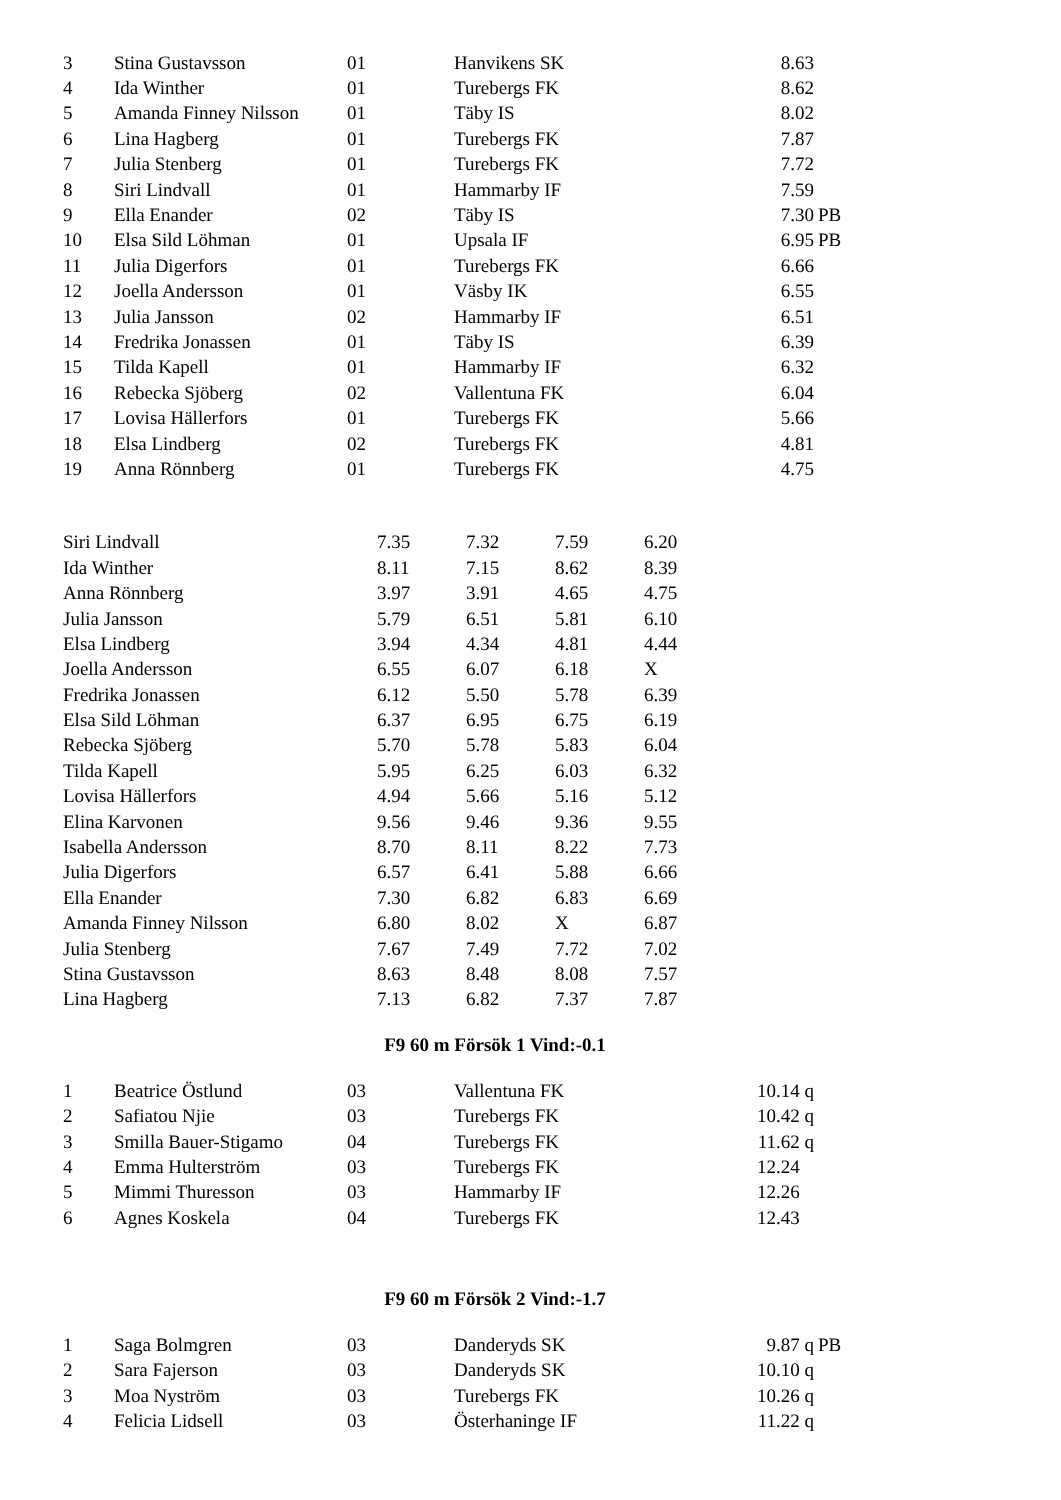| 3 | Stina Gustavsson | 01 | Hanvikens SK | 8.63 | |
| 4 | Ida Winther | 01 | Turebergs FK | 8.62 | |
| 5 | Amanda Finney Nilsson | 01 | Täby IS | 8.02 | |
| 6 | Lina Hagberg | 01 | Turebergs FK | 7.87 | |
| 7 | Julia Stenberg | 01 | Turebergs FK | 7.72 | |
| 8 | Siri Lindvall | 01 | Hammarby IF | 7.59 | |
| 9 | Ella Enander | 02 | Täby IS | 7.30 | PB |
| 10 | Elsa Sild Löhman | 01 | Upsala IF | 6.95 | PB |
| 11 | Julia Digerfors | 01 | Turebergs FK | 6.66 | |
| 12 | Joella Andersson | 01 | Väsby IK | 6.55 | |
| 13 | Julia Jansson | 02 | Hammarby IF | 6.51 | |
| 14 | Fredrika Jonassen | 01 | Täby IS | 6.39 | |
| 15 | Tilda Kapell | 01 | Hammarby IF | 6.32 | |
| 16 | Rebecka Sjöberg | 02 | Vallentuna FK | 6.04 | |
| 17 | Lovisa Hällerfors | 01 | Turebergs FK | 5.66 | |
| 18 | Elsa Lindberg | 02 | Turebergs FK | 4.81 | |
| 19 | Anna Rönnberg | 01 | Turebergs FK | 4.75 | |
| Siri Lindvall | 7.35 | 7.32 | 7.59 | 6.20 |
| Ida Winther | 8.11 | 7.15 | 8.62 | 8.39 |
| Anna Rönnberg | 3.97 | 3.91 | 4.65 | 4.75 |
| Julia Jansson | 5.79 | 6.51 | 5.81 | 6.10 |
| Elsa Lindberg | 3.94 | 4.34 | 4.81 | 4.44 |
| Joella Andersson | 6.55 | 6.07 | 6.18 | X |
| Fredrika Jonassen | 6.12 | 5.50 | 5.78 | 6.39 |
| Elsa Sild Löhman | 6.37 | 6.95 | 6.75 | 6.19 |
| Rebecka Sjöberg | 5.70 | 5.78 | 5.83 | 6.04 |
| Tilda Kapell | 5.95 | 6.25 | 6.03 | 6.32 |
| Lovisa Hällerfors | 4.94 | 5.66 | 5.16 | 5.12 |
| Elina Karvonen | 9.56 | 9.46 | 9.36 | 9.55 |
| Isabella Andersson | 8.70 | 8.11 | 8.22 | 7.73 |
| Julia Digerfors | 6.57 | 6.41 | 5.88 | 6.66 |
| Ella Enander | 7.30 | 6.82 | 6.83 | 6.69 |
| Amanda Finney Nilsson | 6.80 | 8.02 | X | 6.87 |
| Julia Stenberg | 7.67 | 7.49 | 7.72 | 7.02 |
| Stina Gustavsson | 8.63 | 8.48 | 8.08 | 7.57 |
| Lina Hagberg | 7.13 | 6.82 | 7.37 | 7.87 |
F9 60 m Försök 1 Vind:-0.1
| 1 | Beatrice Östlund | 03 | Vallentuna FK | 10.14 q | |
| 2 | Safiatou Njie | 03 | Turebergs FK | 10.42 q | |
| 3 | Smilla Bauer-Stigamo | 04 | Turebergs FK | 11.62 q | |
| 4 | Emma Hulterström | 03 | Turebergs FK | 12.24 | |
| 5 | Mimmi Thuresson | 03 | Hammarby IF | 12.26 | |
| 6 | Agnes Koskela | 04 | Turebergs FK | 12.43 | |
F9 60 m Försök 2 Vind:-1.7
| 1 | Saga Bolmgren | 03 | Danderyds SK | 9.87 q | PB |
| 2 | Sara Fajerson | 03 | Danderyds SK | 10.10 q | |
| 3 | Moa Nyström | 03 | Turebergs FK | 10.26 q | |
| 4 | Felicia Lidsell | 03 | Österhaninge IF | 11.22 q | |